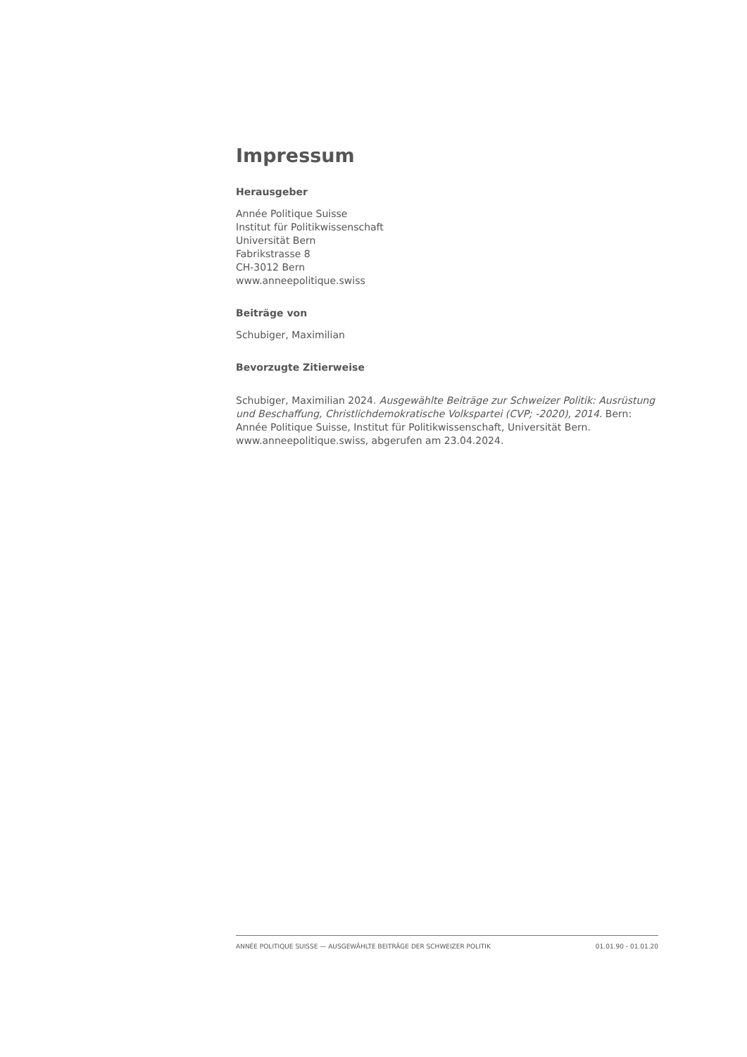Impressum
Herausgeber
Année Politique Suisse
Institut für Politikwissenschaft
Universität Bern
Fabrikstrasse 8
CH-3012 Bern
www.anneepolitique.swiss
Beiträge von
Schubiger, Maximilian
Bevorzugte Zitierweise
Schubiger, Maximilian 2024. Ausgewählte Beiträge zur Schweizer Politik: Ausrüstung und Beschaffung, Christlichdemokratische Volkspartei (CVP; -2020), 2014. Bern: Année Politique Suisse, Institut für Politikwissenschaft, Universität Bern. www.anneepolitique.swiss, abgerufen am 23.04.2024.
ANNÉE POLITIQUE SUISSE — AUSGEWÄHLTE BEITRÄGE DER SCHWEIZER POLITIK 01.01.90 - 01.01.20